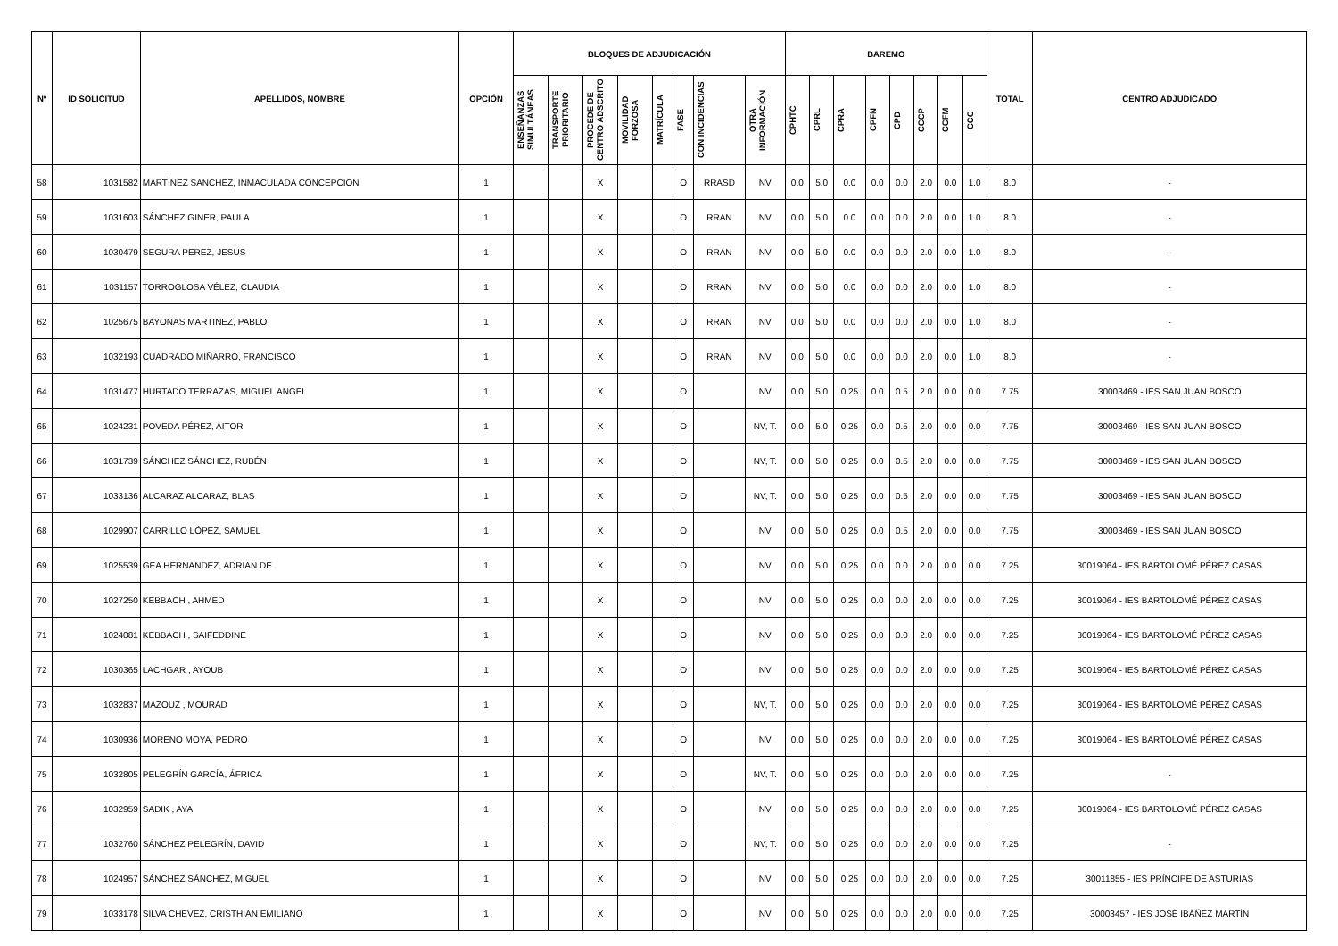| Nº | ID SOLICITUD | APELLIDOS, NOMBRE | OPCIÓN | BLOQUES DE ADJUDICACIÓN | | | | | | | | BAREMO | | | | | | | | TOTAL | CENTRO ADJUDICADO |
| --- | --- | --- | --- | --- | --- | --- | --- | --- | --- | --- | --- | --- | --- | --- | --- | --- | --- | --- | --- | --- | --- |
| | | | | ENSEÑANZAS SIMULTÁNEAS | TRANSPORTE PRIORITARIO | PROCEDE DE CENTRO ADSCRITO | MOVILIDAD FORZOSA | MATRÍCULA | FASE | CON INCIDENCIAS | OTRA INFORMACIÓN | CPHTC | CPRL | CPRA | CPFN | CPD | CCCP | CCFM | CCC | | |
| 58 | 1031582 | MARTÍNEZ SANCHEZ, INMACULADA CONCEPCION | 1 | | | X | | | O | RRASD | NV | 0.0 | 5.0 | 0.0 | 0.0 | 0.0 | 2.0 | 0.0 | 1.0 | 8.0 | - |
| 59 | 1031603 | SÁNCHEZ GINER, PAULA | 1 | | | X | | | O | RRAN | NV | 0.0 | 5.0 | 0.0 | 0.0 | 0.0 | 2.0 | 0.0 | 1.0 | 8.0 | - |
| 60 | 1030479 | SEGURA PEREZ, JESUS | 1 | | | X | | | O | RRAN | NV | 0.0 | 5.0 | 0.0 | 0.0 | 0.0 | 2.0 | 0.0 | 1.0 | 8.0 | - |
| 61 | 1031157 | TORROGLOSA VÉLEZ, CLAUDIA | 1 | | | X | | | O | RRAN | NV | 0.0 | 5.0 | 0.0 | 0.0 | 0.0 | 2.0 | 0.0 | 1.0 | 8.0 | - |
| 62 | 1025675 | BAYONAS MARTINEZ, PABLO | 1 | | | X | | | O | RRAN | NV | 0.0 | 5.0 | 0.0 | 0.0 | 0.0 | 2.0 | 0.0 | 1.0 | 8.0 | - |
| 63 | 1032193 | CUADRADO MIÑARRO, FRANCISCO | 1 | | | X | | | O | RRAN | NV | 0.0 | 5.0 | 0.0 | 0.0 | 0.0 | 2.0 | 0.0 | 1.0 | 8.0 | - |
| 64 | 1031477 | HURTADO TERRAZAS, MIGUEL ANGEL | 1 | | | X | | | O | | NV | 0.0 | 5.0 | 0.25 | 0.0 | 0.5 | 2.0 | 0.0 | 0.0 | 7.75 | 30003469 - IES SAN JUAN BOSCO |
| 65 | 1024231 | POVEDA PÉREZ, AITOR | 1 | | | X | | | O | | NV, T. | 0.0 | 5.0 | 0.25 | 0.0 | 0.5 | 2.0 | 0.0 | 0.0 | 7.75 | 30003469 - IES SAN JUAN BOSCO |
| 66 | 1031739 | SÁNCHEZ SÁNCHEZ, RUBÉN | 1 | | | X | | | O | | NV, T. | 0.0 | 5.0 | 0.25 | 0.0 | 0.5 | 2.0 | 0.0 | 0.0 | 7.75 | 30003469 - IES SAN JUAN BOSCO |
| 67 | 1033136 | ALCARAZ ALCARAZ, BLAS | 1 | | | X | | | O | | NV, T. | 0.0 | 5.0 | 0.25 | 0.0 | 0.5 | 2.0 | 0.0 | 0.0 | 7.75 | 30003469 - IES SAN JUAN BOSCO |
| 68 | 1029907 | CARRILLO LÓPEZ, SAMUEL | 1 | | | X | | | O | | NV | 0.0 | 5.0 | 0.25 | 0.0 | 0.5 | 2.0 | 0.0 | 0.0 | 7.75 | 30003469 - IES SAN JUAN BOSCO |
| 69 | 1025539 | GEA HERNANDEZ, ADRIAN DE | 1 | | | X | | | O | | NV | 0.0 | 5.0 | 0.25 | 0.0 | 0.0 | 2.0 | 0.0 | 0.0 | 7.25 | 30019064 - IES BARTOLOMÉ PÉREZ CASAS |
| 70 | 1027250 | KEBBACH , AHMED | 1 | | | X | | | O | | NV | 0.0 | 5.0 | 0.25 | 0.0 | 0.0 | 2.0 | 0.0 | 0.0 | 7.25 | 30019064 - IES BARTOLOMÉ PÉREZ CASAS |
| 71 | 1024081 | KEBBACH , SAIFEDDINE | 1 | | | X | | | O | | NV | 0.0 | 5.0 | 0.25 | 0.0 | 0.0 | 2.0 | 0.0 | 0.0 | 7.25 | 30019064 - IES BARTOLOMÉ PÉREZ CASAS |
| 72 | 1030365 | LACHGAR , AYOUB | 1 | | | X | | | O | | NV | 0.0 | 5.0 | 0.25 | 0.0 | 0.0 | 2.0 | 0.0 | 0.0 | 7.25 | 30019064 - IES BARTOLOMÉ PÉREZ CASAS |
| 73 | 1032837 | MAZOUZ , MOURAD | 1 | | | X | | | O | | NV, T. | 0.0 | 5.0 | 0.25 | 0.0 | 0.0 | 2.0 | 0.0 | 0.0 | 7.25 | 30019064 - IES BARTOLOMÉ PÉREZ CASAS |
| 74 | 1030936 | MORENO MOYA, PEDRO | 1 | | | X | | | O | | NV | 0.0 | 5.0 | 0.25 | 0.0 | 0.0 | 2.0 | 0.0 | 0.0 | 7.25 | 30019064 - IES BARTOLOMÉ PÉREZ CASAS |
| 75 | 1032805 | PELEGRÍN GARCÍA, ÁFRICA | 1 | | | X | | | O | | NV, T. | 0.0 | 5.0 | 0.25 | 0.0 | 0.0 | 2.0 | 0.0 | 0.0 | 7.25 | - |
| 76 | 1032959 | SADIK , AYA | 1 | | | X | | | O | | NV | 0.0 | 5.0 | 0.25 | 0.0 | 0.0 | 2.0 | 0.0 | 0.0 | 7.25 | 30019064 - IES BARTOLOMÉ PÉREZ CASAS |
| 77 | 1032760 | SÁNCHEZ PELEGRÍN, DAVID | 1 | | | X | | | O | | NV, T. | 0.0 | 5.0 | 0.25 | 0.0 | 0.0 | 2.0 | 0.0 | 0.0 | 7.25 | - |
| 78 | 1024957 | SÁNCHEZ SÁNCHEZ, MIGUEL | 1 | | | X | | | O | | NV | 0.0 | 5.0 | 0.25 | 0.0 | 0.0 | 2.0 | 0.0 | 0.0 | 7.25 | 30011855 - IES PRÍNCIPE DE ASTURIAS |
| 79 | 1033178 | SILVA CHEVEZ, CRISTHIAN EMILIANO | 1 | | | X | | | O | | NV | 0.0 | 5.0 | 0.25 | 0.0 | 0.0 | 2.0 | 0.0 | 0.0 | 7.25 | 30003457 - IES JOSÉ IBÁÑEZ MARTÍN |